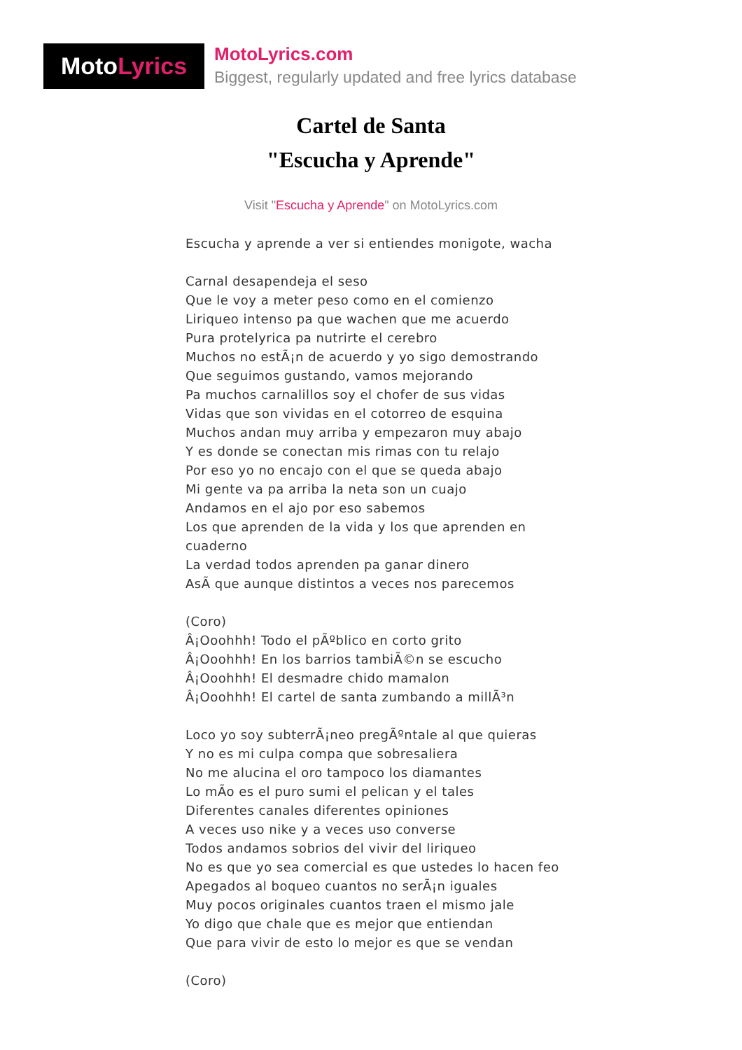Moto Lyrics
MotoLyrics.com
Biggest, regularly updated and free lyrics database
Cartel de Santa
"Escucha y Aprende"
Visit "Escucha y Aprende" on MotoLyrics.com
Escucha y aprende a ver si entiendes monigote, wacha
Carnal desapendeja el seso
Que le voy a meter peso como en el comienzo
Liriqueo intenso pa que wachen que me acuerdo
Pura protelyrica pa nutrirte el cerebro
Muchos no estÃ¡n de acuerdo y yo sigo demostrando
Que seguimos gustando, vamos mejorando
Pa muchos carnalillos soy el chofer de sus vidas
Vidas que son vividas en el cotorreo de esquina
Muchos andan muy arriba y empezaron muy abajo
Y es donde se conectan mis rimas con tu relajo
Por eso yo no encajo con el que se queda abajo
Mi gente va pa arriba la neta son un cuajo
Andamos en el ajo por eso sabemos
Los que aprenden de la vida y los que aprenden en cuaderno
La verdad todos aprenden pa ganar dinero
AsÃ que aunque distintos a veces nos parecemos
(Coro)
Â¡Ooohhh! Todo el pÃºblico en corto grito
Â¡Ooohhh! En los barrios tambiÃ©n se escucho
Â¡Ooohhh! El desmadre chido mamalon
Â¡Ooohhh! El cartel de santa zumbando a millÃ³n
Loco yo soy subterrÃ¡neo pregÃºntale al que quieras
Y no es mi culpa compa que sobresaliera
No me alucina el oro tampoco los diamantes
Lo mÃo es el puro sumi el pelican y el tales
Diferentes canales diferentes opiniones
A veces uso nike y a veces uso converse
Todos andamos sobrios del vivir del liriqueo
No es que yo sea comercial es que ustedes lo hacen feo
Apegados al boqueo cuantos no serÃ¡n iguales
Muy pocos originales cuantos traen el mismo jale
Yo digo que chale que es mejor que entiendan
Que para vivir de esto lo mejor es que se vendan
(Coro)